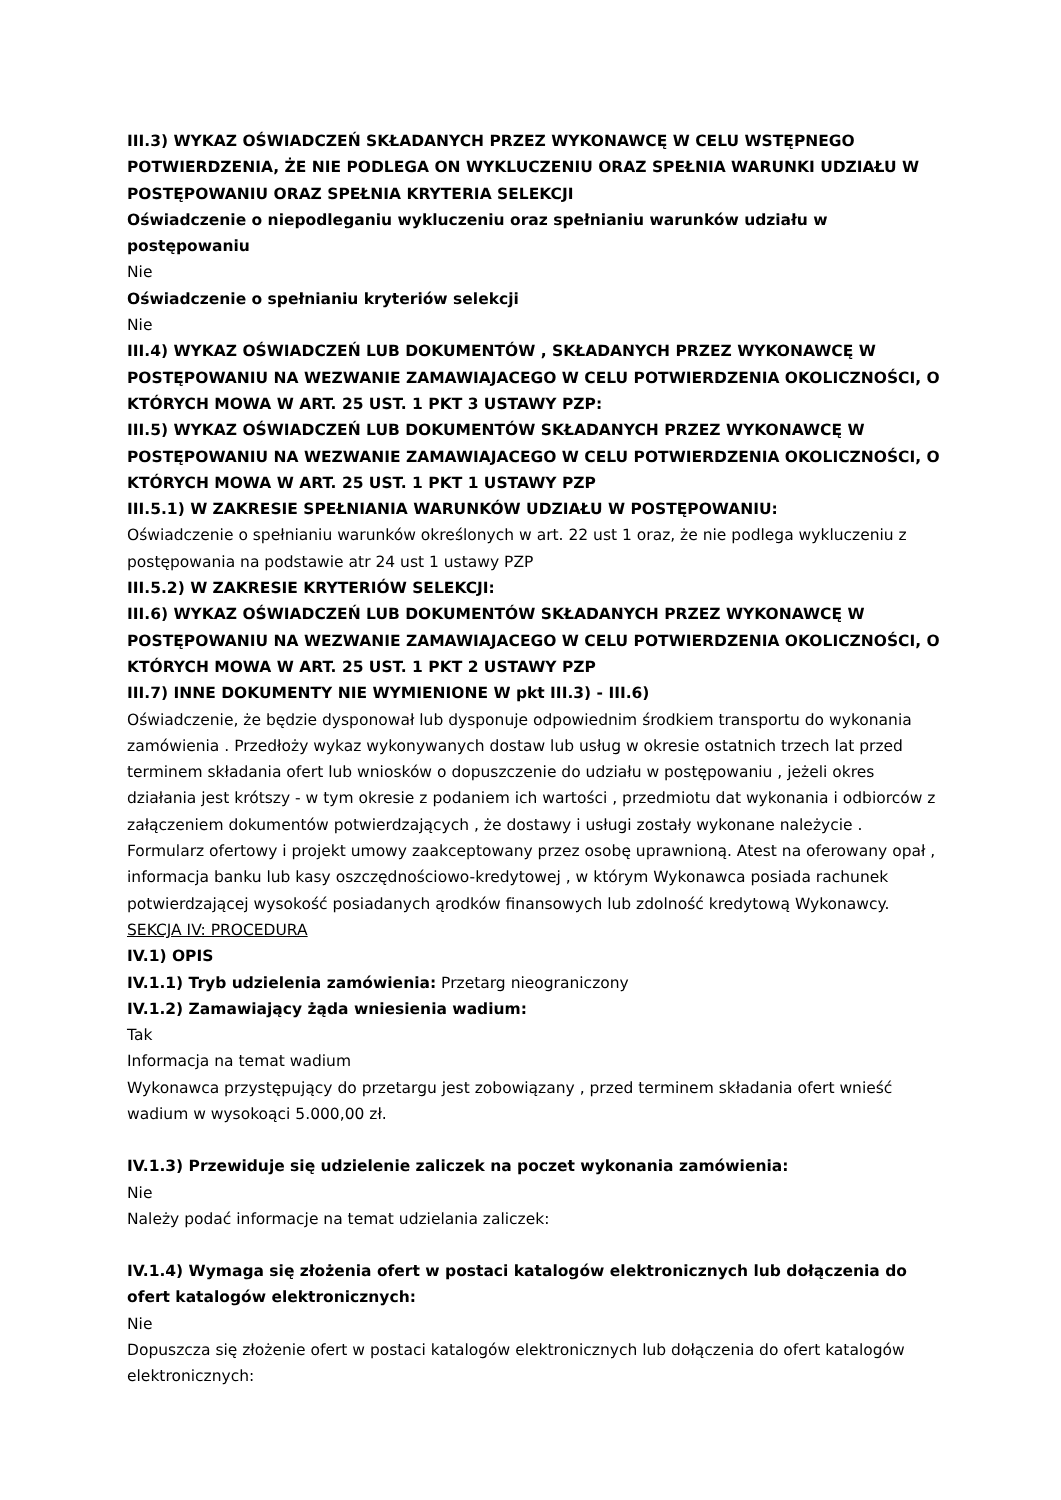III.3) WYKAZ OŚWIADCZEŃ SKŁADANYCH PRZEZ WYKONAWCĘ W CELU WSTĘPNEGO POTWIERDZENIA, ŻE NIE PODLEGA ON WYKLUCZENIU ORAZ SPEŁNIA WARUNKI UDZIAŁU W POSTĘPOWANIU ORAZ SPEŁNIA KRYTERIA SELEKCJI
Oświadczenie o niepodleganiu wykluczeniu oraz spełnianiu warunków udziału w postępowaniu
Nie
Oświadczenie o spełnianiu kryteriów selekcji
Nie
III.4) WYKAZ OŚWIADCZEŃ LUB DOKUMENTÓW , SKŁADANYCH PRZEZ WYKONAWCĘ W POSTĘPOWANIU NA WEZWANIE ZAMAWIAJACEGO W CELU POTWIERDZENIA OKOLICZNOŚCI, O KTÓRYCH MOWA W ART. 25 UST. 1 PKT 3 USTAWY PZP:
III.5) WYKAZ OŚWIADCZEŃ LUB DOKUMENTÓW SKŁADANYCH PRZEZ WYKONAWCĘ W POSTĘPOWANIU NA WEZWANIE ZAMAWIAJACEGO W CELU POTWIERDZENIA OKOLICZNOŚCI, O KTÓRYCH MOWA W ART. 25 UST. 1 PKT 1 USTAWY PZP
III.5.1) W ZAKRESIE SPEŁNIANIA WARUNKÓW UDZIAŁU W POSTĘPOWANIU:
Oświadczenie o spełnianiu warunków określonych w art. 22 ust 1 oraz, że nie podlega wykluczeniu z postępowania na podstawie atr 24 ust 1 ustawy PZP
III.5.2) W ZAKRESIE KRYTERIÓW SELEKCJI:
III.6) WYKAZ OŚWIADCZEŃ LUB DOKUMENTÓW SKŁADANYCH PRZEZ WYKONAWCĘ W POSTĘPOWANIU NA WEZWANIE ZAMAWIAJACEGO W CELU POTWIERDZENIA OKOLICZNOŚCI, O KTÓRYCH MOWA W ART. 25 UST. 1 PKT 2 USTAWY PZP
III.7) INNE DOKUMENTY NIE WYMIENIONE W pkt III.3) - III.6)
Oświadczenie, że będzie dysponował lub dysponuje odpowiednim środkiem transportu do wykonania zamówienia . Przedłoży wykaz wykonywanych dostaw lub usług w okresie ostatnich trzech lat przed terminem składania ofert lub wniosków o dopuszczenie do udziału w postępowaniu , jeżeli okres działania jest krótszy - w tym okresie z podaniem ich wartości , przedmiotu dat wykonania i odbiorców z załączeniem dokumentów potwierdzających , że dostawy i usługi zostały wykonane należycie . Formularz ofertowy i projekt umowy zaakceptowany przez osobę uprawnioną. Atest na oferowany opał , informacja banku lub kasy oszczędnościowo-kredytowej , w którym Wykonawca posiada rachunek potwierdzającej wysokość posiadanych ąrodków finansowych lub zdolność kredytową Wykonawcy.
SEKCJA IV: PROCEDURA
IV.1) OPIS
IV.1.1) Tryb udzielenia zamówienia: Przetarg nieograniczony
IV.1.2) Zamawiający żąda wniesienia wadium:
Tak
Informacja na temat wadium
Wykonawca przystępujący do przetargu jest zobowiązany , przed terminem składania ofert wnieść wadium w wysokoąci 5.000,00 zł.
IV.1.3) Przewiduje się udzielenie zaliczek na poczet wykonania zamówienia:
Nie
Należy podać informacje na temat udzielania zaliczek:
IV.1.4) Wymaga się złożenia ofert w postaci katalogów elektronicznych lub dołączenia do ofert katalogów elektronicznych:
Nie
Dopuszcza się złożenie ofert w postaci katalogów elektronicznych lub dołączenia do ofert katalogów elektronicznych: